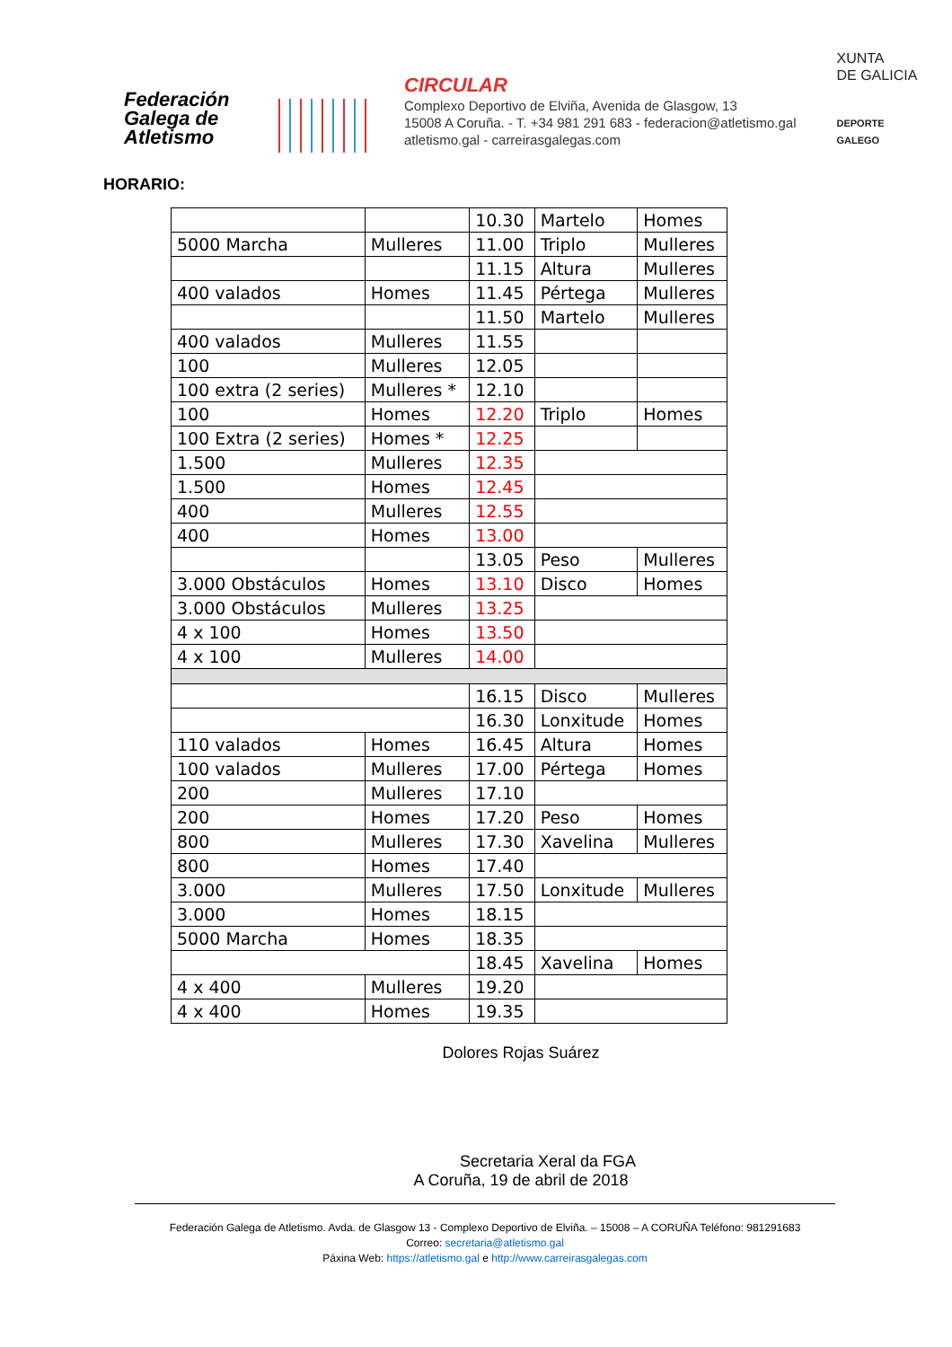Federación
Galega de
Atletismo
CIRCULAR
Complexo Deportivo de Elviña, Avenida de Glasgow, 13
15008 A Coruña. - T. +34 981 291 683 - federacion@atletismo.gal
atletismo.gal - carreirasgalegas.com
XUNTA
DE GALICIA
DEPORTE
GALEGO
HORARIO:
| | | 10.30 | Martelo | Homes |
| 5000 Marcha | Mulleres | 11.00 | Triplo | Mulleres |
| | | 11.15 | Altura | Mulleres |
| 400 valados | Homes | 11.45 | Pértega | Mulleres |
| | | 11.50 | Martelo | Mulleres |
| 400 valados | Mulleres | 11.55 | | |
| 100 | Mulleres | 12.05 | | |
| 100 extra (2 series) | Mulleres * | 12.10 | | |
| 100 | Homes | 12.20 | Triplo | Homes |
| 100 Extra (2 series) | Homes * | 12.25 | | |
| 1.500 | Mulleres | 12.35 | | |
| 1.500 | Homes | 12.45 | | |
| 400 | Mulleres | 12.55 | | |
| 400 | Homes | 13.00 | | |
| | | 13.05 | Peso | Mulleres |
| 3.000 Obstáculos | Homes | 13.10 | Disco | Homes |
| 3.000 Obstáculos | Mulleres | 13.25 | | |
| 4 x 100 | Homes | 13.50 | | |
| 4 x 100 | Mulleres | 14.00 | | |
| | | 16.15 | Disco | Mulleres |
| | | 16.30 | Lonxitude | Homes |
| 110 valados | Homes | 16.45 | Altura | Homes |
| 100 valados | Mulleres | 17.00 | Pértega | Homes |
| 200 | Mulleres | 17.10 | | |
| 200 | Homes | 17.20 | Peso | Homes |
| 800 | Mulleres | 17.30 | Xavelina | Mulleres |
| 800 | Homes | 17.40 | | |
| 3.000 | Mulleres | 17.50 | Lonxitude | Mulleres |
| 3.000 | Homes | 18.15 | | |
| 5000 Marcha | Homes | 18.35 | | |
| | | 18.45 | Xavelina | Homes |
| 4 x 400 | Mulleres | 19.20 | | |
| 4 x 400 | Homes | 19.35 | | |
Dolores Rojas Suárez
Secretaria Xeral da FGA
A Coruña, 19 de abril de 2018
Federación Galega de Atletismo. Avda. de Glasgow 13 - Complexo Deportivo de Elviña. – 15008 – A CORUÑA Teléfono: 981291683
Correo: secretaria@atletismo.gal
Páxina Web: https://atletismo.gal e http://www.carreirasgalegas.com